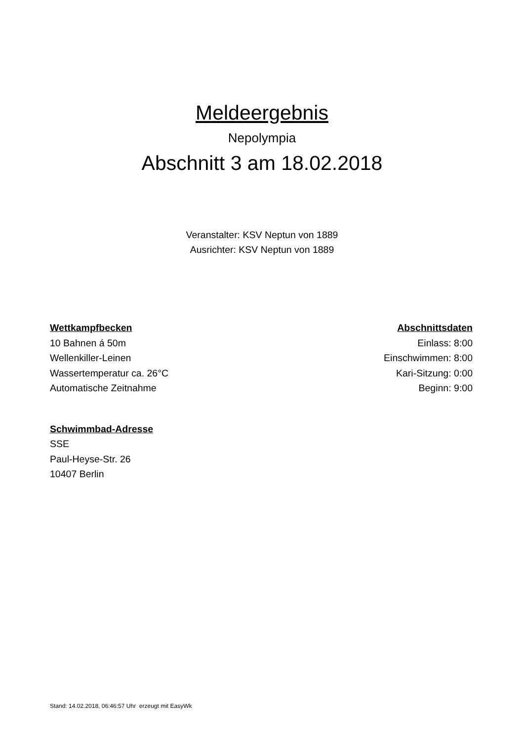Meldeergebnis
Nepolympia
Abschnitt 3 am 18.02.2018
Veranstalter: KSV Neptun von 1889
Ausrichter: KSV Neptun von 1889
Wettkampfbecken
10 Bahnen á 50m
Wellenkiller-Leinen
Wassertemperatur ca. 26°C
Automatische Zeitnahme
Abschnittsdaten
Einlass: 8:00
Einschwimmen: 8:00
Kari-Sitzung: 0:00
Beginn: 9:00
Schwimmbad-Adresse
SSE
Paul-Heyse-Str. 26
10407 Berlin
Stand: 14.02.2018, 06:46:57 Uhr erzeugt mit EasyWk